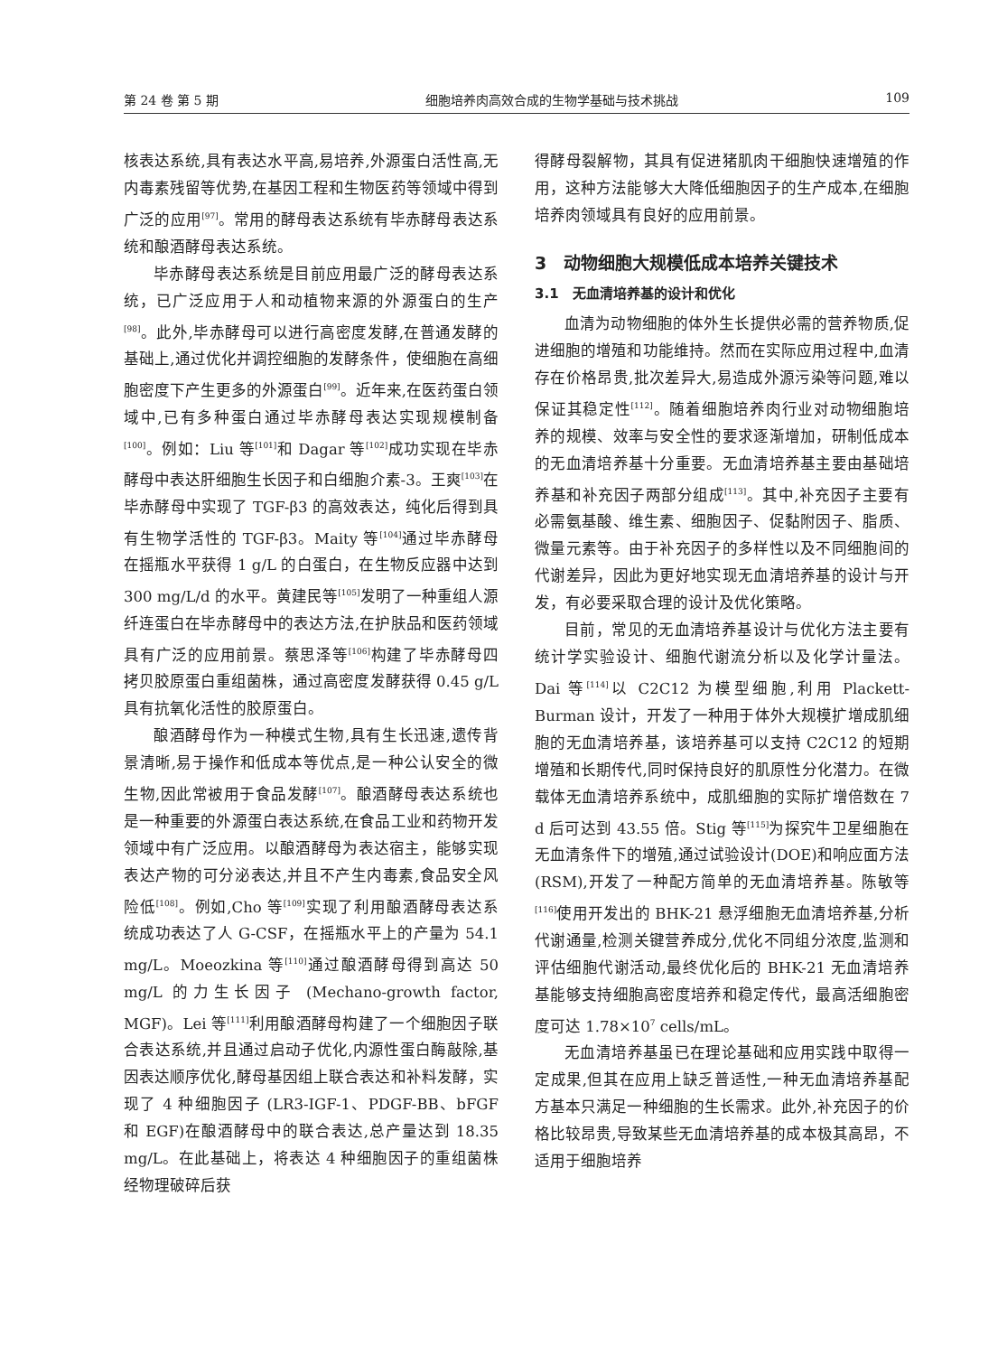第 24 卷 第 5 期 细胞培养肉高效合成的生物学基础与技术挑战 109
核表达系统,具有表达水平高,易培养,外源蛋白活性高,无内毒素残留等优势,在基因工程和生物医药等领域中得到广泛的应用<sup>[97]</sup>。常用的酵母表达系统有毕赤酵母表达系统和酿酒酵母表达系统。
毕赤酵母表达系统是目前应用最广泛的酵母表达系统，已广泛应用于人和动植物来源的外源蛋白的生产<sup>[98]</sup>。此外,毕赤酵母可以进行高密度发酵,在普通发酵的基础上,通过优化并调控细胞的发酵条件，使细胞在高细胞密度下产生更多的外源蛋白<sup>[99]</sup>。近年来,在医药蛋白领域中,已有多种蛋白通过毕赤酵母表达实现规模制备<sup>[100]</sup>。例如：Liu 等<sup>[101]</sup>和 Dagar 等<sup>[102]</sup>成功实现在毕赤酵母中表达肝细胞生长因子和白细胞介素-3。王爽<sup>[103]</sup>在毕赤酵母中实现了 TGF-β3 的高效表达，纯化后得到具有生物学活性的 TGF-β3。Maity 等<sup>[104]</sup>通过毕赤酵母在摇瓶水平获得 1 g/L 的白蛋白，在生物反应器中达到 300 mg/L/d 的水平。黄建民等<sup>[105]</sup>发明了一种重组人源纤连蛋白在毕赤酵母中的表达方法,在护肤品和医药领域具有广泛的应用前景。蔡思泽等<sup>[106]</sup>构建了毕赤酵母四拷贝胶原蛋白重组菌株，通过高密度发酵获得 0.45 g/L 具有抗氧化活性的胶原蛋白。
酿酒酵母作为一种模式生物,具有生长迅速,遗传背景清晰,易于操作和低成本等优点,是一种公认安全的微生物,因此常被用于食品发酵<sup>[107]</sup>。酿酒酵母表达系统也是一种重要的外源蛋白表达系统,在食品工业和药物开发领域中有广泛应用。以酿酒酵母为表达宿主，能够实现表达产物的可分泌表达,并且不产生内毒素,食品安全风险低<sup>[108]</sup>。例如,Cho 等<sup>[109]</sup>实现了利用酿酒酵母表达系统成功表达了人 G-CSF，在摇瓶水平上的产量为 54.1 mg/L。Moeozkina 等<sup>[110]</sup>通过酿酒酵母得到高达 50 mg/L 的力生长因子 (Mechano-growth factor, MGF)。Lei 等<sup>[111]</sup>利用酿酒酵母构建了一个细胞因子联合表达系统,并且通过启动子优化,内源性蛋白酶敲除,基因表达顺序优化,酵母基因组上联合表达和补料发酵，实现了 4 种细胞因子 (LR3-IGF-1、PDGF-BB、bFGF 和 EGF)在酿酒酵母中的联合表达,总产量达到 18.35 mg/L。在此基础上，将表达 4 种细胞因子的重组菌株经物理破碎后获
得酵母裂解物，其具有促进猪肌肉干细胞快速增殖的作用，这种方法能够大大降低细胞因子的生产成本,在细胞培养肉领域具有良好的应用前景。
3　动物细胞大规模低成本培养关键技术
3.1　无血清培养基的设计和优化
血清为动物细胞的体外生长提供必需的营养物质,促进细胞的增殖和功能维持。然而在实际应用过程中,血清存在价格昂贵,批次差异大,易造成外源污染等问题,难以保证其稳定性<sup>[112]</sup>。随着细胞培养肉行业对动物细胞培养的规模、效率与安全性的要求逐渐增加，研制低成本的无血清培养基十分重要。无血清培养基主要由基础培养基和补充因子两部分组成<sup>[113]</sup>。其中,补充因子主要有必需氨基酸、维生素、细胞因子、促黏附因子、脂质、微量元素等。由于补充因子的多样性以及不同细胞间的代谢差异，因此为更好地实现无血清培养基的设计与开发，有必要采取合理的设计及优化策略。
目前，常见的无血清培养基设计与优化方法主要有统计学实验设计、细胞代谢流分析以及化学计量法。Dai 等<sup>[114]</sup>以 C2C12 为模型细胞,利用 Plackett-Burman 设计，开发了一种用于体外大规模扩增成肌细胞的无血清培养基，该培养基可以支持 C2C12 的短期增殖和长期传代,同时保持良好的肌原性分化潜力。在微载体无血清培养系统中，成肌细胞的实际扩增倍数在 7 d 后可达到 43.55 倍。Stig 等<sup>[115]</sup>为探究牛卫星细胞在无血清条件下的增殖,通过试验设计(DOE)和响应面方法(RSM),开发了一种配方简单的无血清培养基。陈敏等<sup>[116]</sup>使用开发出的 BHK-21 悬浮细胞无血清培养基,分析代谢通量,检测关键营养成分,优化不同组分浓度,监测和评估细胞代谢活动,最终优化后的 BHK-21 无血清培养基能够支持细胞高密度培养和稳定传代，最高活细胞密度可达 1.78×10<sup>7</sup> cells/mL。
无血清培养基虽已在理论基础和应用实践中取得一定成果,但其在应用上缺乏普适性,一种无血清培养基配方基本只满足一种细胞的生长需求。此外,补充因子的价格比较昂贵,导致某些无血清培养基的成本极其高昂，不适用于细胞培养